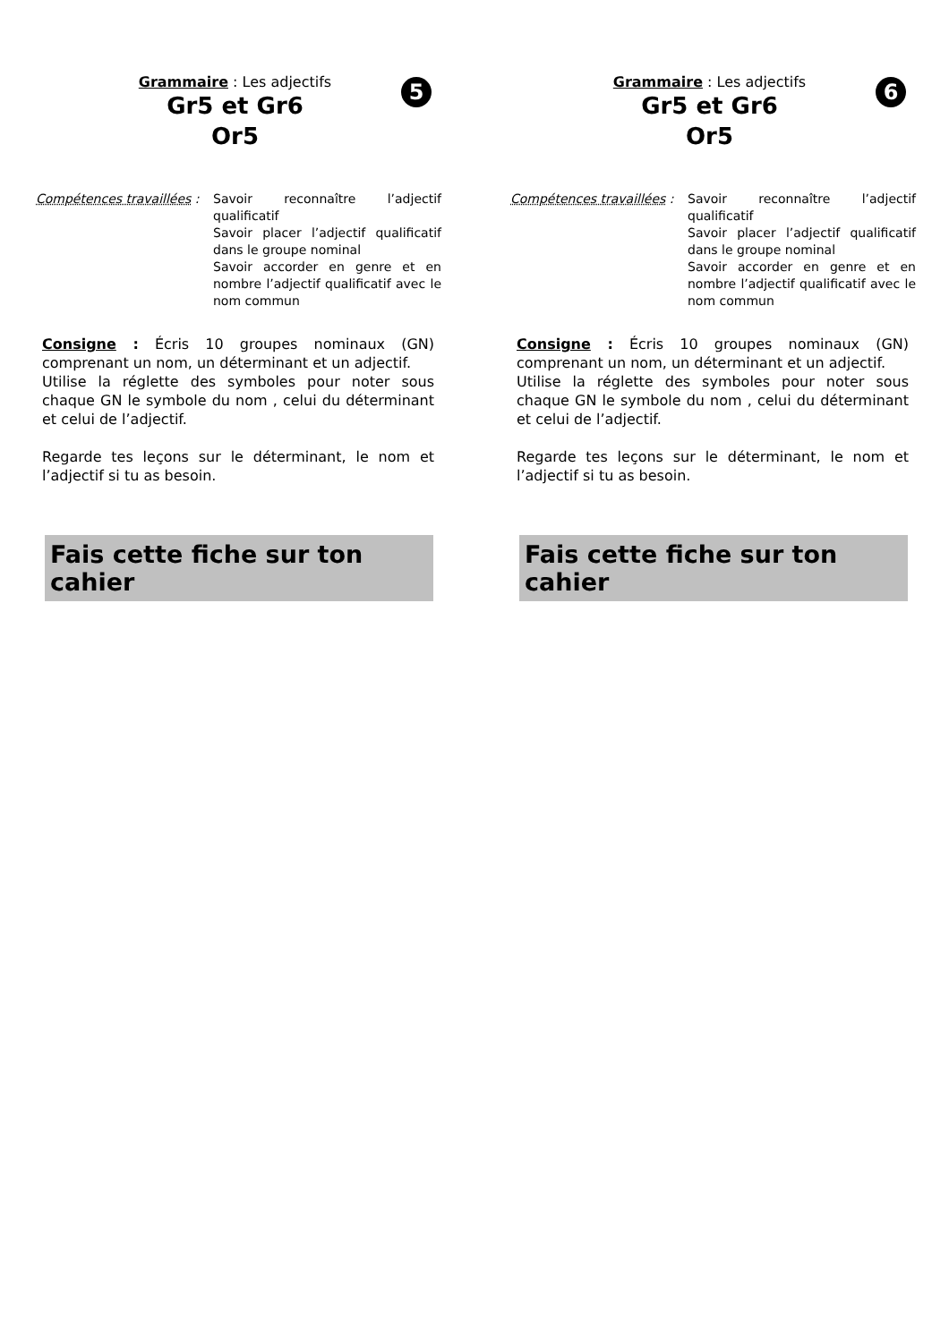5
Grammaire : Les adjectifs
Gr5 et Gr6
Or5
Compétences travaillées :
Savoir reconnaître l’adjectif qualificatif
Savoir placer l’adjectif qualificatif dans le groupe nominal
Savoir accorder en genre et en nombre l’adjectif qualificatif avec le nom commun
Consigne : Écris 10 groupes nominaux (GN) comprenant un nom, un déterminant et un adjectif.
Utilise la réglette des symboles pour noter sous chaque GN le symbole du nom , celui du déterminant et celui de l’adjectif.
Regarde tes leçons sur le déterminant, le nom et l’adjectif si tu as besoin.
Fais cette fiche sur ton cahier
6
Grammaire : Les adjectifs
Gr5 et Gr6
Or5
Compétences travaillées :
Savoir reconnaître l’adjectif qualificatif
Savoir placer l’adjectif qualificatif dans le groupe nominal
Savoir accorder en genre et en nombre l’adjectif qualificatif avec le nom commun
Consigne : Écris 10 groupes nominaux (GN) comprenant un nom, un déterminant et un adjectif.
Utilise la réglette des symboles pour noter sous chaque GN le symbole du nom , celui du déterminant et celui de l’adjectif.
Regarde tes leçons sur le déterminant, le nom et l’adjectif si tu as besoin.
Fais cette fiche sur ton cahier